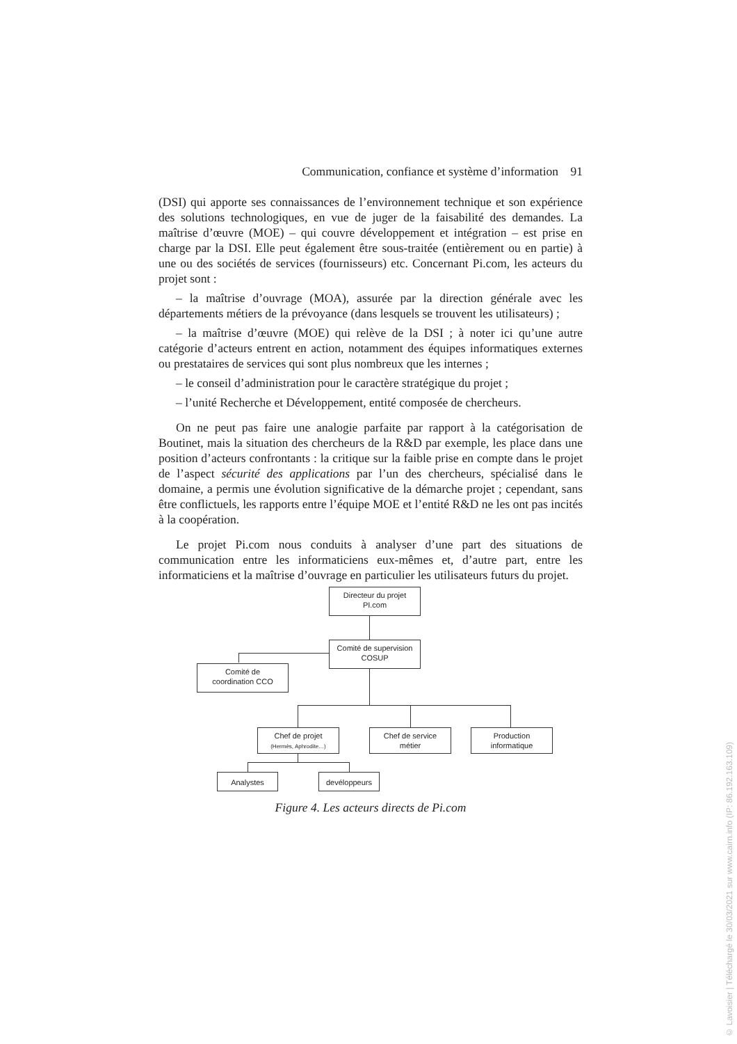Communication, confiance et système d’information 91
(DSI) qui apporte ses connaissances de l’environnement technique et son expérience des solutions technologiques, en vue de juger de la faisabilité des demandes. La maîtrise d’œuvre (MOE) – qui couvre développement et intégration – est prise en charge par la DSI. Elle peut également être sous-traitée (entièrement ou en partie) à une ou des sociétés de services (fournisseurs) etc. Concernant Pi.com, les acteurs du projet sont :
– la maîtrise d’ouvrage (MOA), assurée par la direction générale avec les départements métiers de la prévoyance (dans lesquels se trouvent les utilisateurs) ;
– la maîtrise d’œuvre (MOE) qui relève de la DSI ; à noter ici qu’une autre catégorie d’acteurs entrent en action, notamment des équipes informatiques externes ou prestataires de services qui sont plus nombreux que les internes ;
– le conseil d’administration pour le caractère stratégique du projet ;
– l’unité Recherche et Développement, entité composée de chercheurs.
On ne peut pas faire une analogie parfaite par rapport à la catégorisation de Boutinet, mais la situation des chercheurs de la R&D par exemple, les place dans une position d’acteurs confrontants : la critique sur la faible prise en compte dans le projet de l’aspect sécurité des applications par l’un des chercheurs, spécialisé dans le domaine, a permis une évolution significative de la démarche projet ; cependant, sans être conflictuels, les rapports entre l’équipe MOE et l’entité R&D ne les ont pas incités à la coopération.
Le projet Pi.com nous conduits à analyser d’une part des situations de communication entre les informaticiens eux-mêmes et, d’autre part, entre les informaticiens et la maîtrise d’ouvrage en particulier les utilisateurs futurs du projet.
Directeur du projet
PI.com
Comité de supervision
COSUP
Comité de
coordination CCO
Chef de projet
(Hermès, Aphrodite…)
Chef de service
métier
Production
informatique
Analystes devéloppeurs
Figure 4. Les acteurs directs de Pi.com
© Lavoisier | Téléchargé le 30/03/2021 sur www.cairn.info (IP: 86.192.163.109)